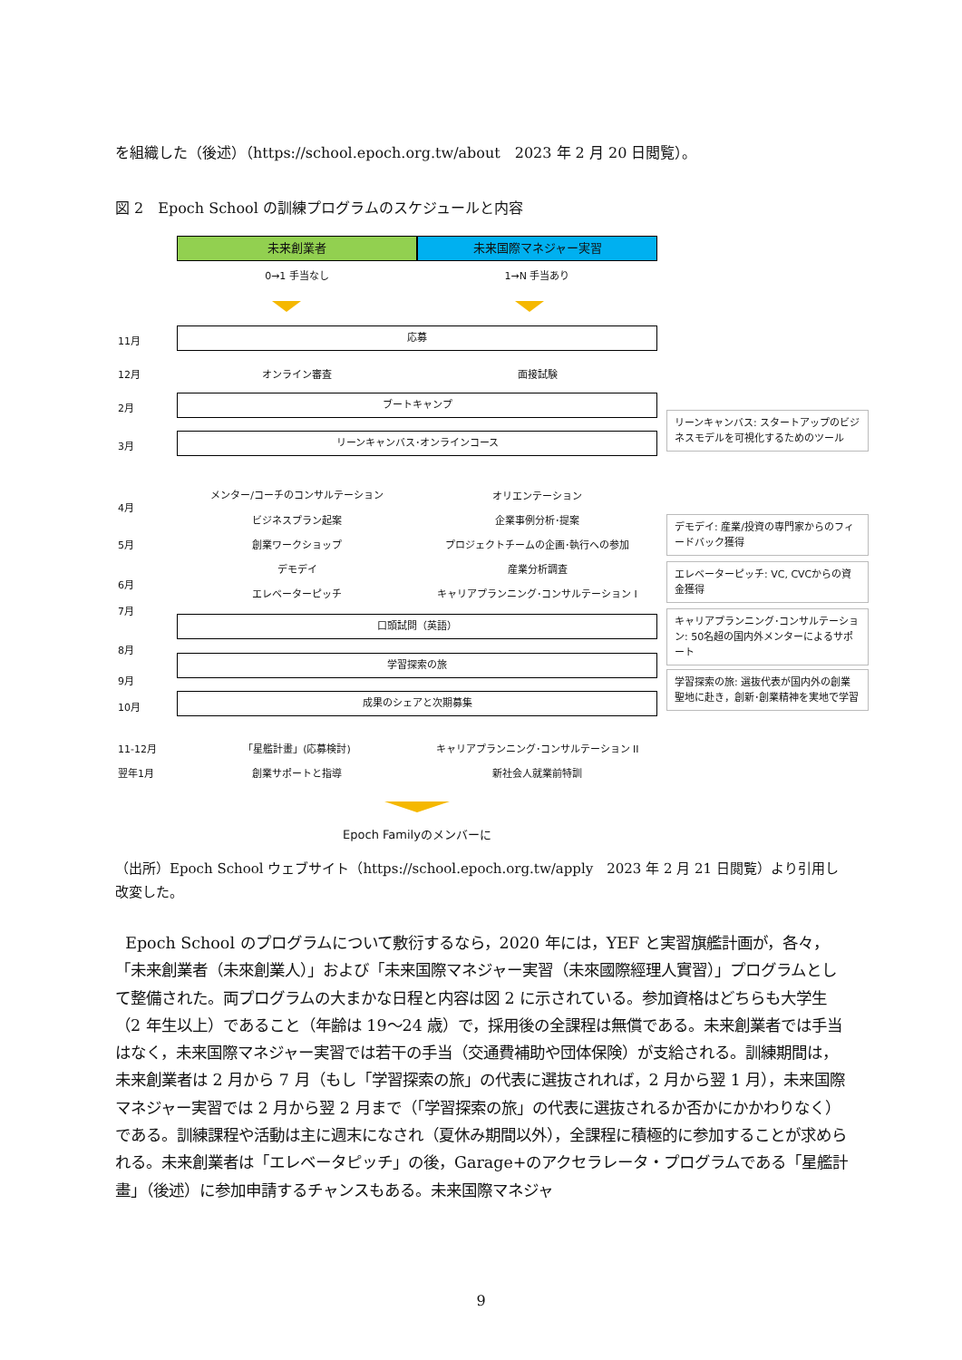を組織した（後述）（https://school.epoch.org.tw/about　2023 年 2 月 20 日閲覧）。
図 2　Epoch School の訓練プログラムのスケジュールと内容
未来創業者 未来国際マネジャー実習
0→1 手当なし 1→N 手当あり
11月
応募
12月 オンライン審査 面接試験
2月
ブートキャンプ
3月
リーンキャンバス･オンラインコース
リーンキャンバス: スタートアップのビジネスモデルを可視化するためのツール
メンター/コーチのコンサルテーション オリエンテーション
4月
ビジネスプラン起案 企業事例分析･提案
5月 創業ワークショップ プロジェクトチームの企画･執行への参加
デモデイ: 産業/投資の専門家からのフィードバック獲得
デモデイ 産業分析調査
6月
エレベーターピッチ キャリアプランニング･コンサルテーション I
エレベーターピッチ: VC, CVCからの資金獲得
7月
口頭試問（英語）
キャリアプランニング･コンサルテーション: 50名超の国内外メンターによるサポート
8月
学習探索の旅
9月
学習探索の旅: 選抜代表が国内外の創業聖地に赴き，創新･創業精神を実地で学習
10月
成果のシェアと次期募集
11-12月 「星艦計畫」(応募検討) キャリアプランニング･コンサルテーション II
翌年1月 創業サポートと指導 新社会人就業前特訓
Epoch Familyのメンバーに
（出所）Epoch School ウェブサイト（https://school.epoch.org.tw/apply　2023 年 2 月 21 日閲覧）より引用し改変した。
Epoch School のプログラムについて敷衍するなら，2020 年には，YEF と実習旗艦計画が，各々，「未来創業者（未來創業人）」および「未来国際マネジャー実習（未來國際經理人實習）」プログラムとして整備された。両プログラムの大まかな日程と内容は図 2 に示されている。参加資格はどちらも大学生（2 年生以上）であること（年齢は 19～24 歳）で，採用後の全課程は無償である。未来創業者では手当はなく，未来国際マネジャー実習では若干の手当（交通費補助や団体保険）が支給される。訓練期間は，未来創業者は 2 月から 7 月（もし「学習探索の旅」の代表に選抜されれば，2 月から翌 1 月），未来国際マネジャー実習では 2 月から翌 2 月まで（「学習探索の旅」の代表に選抜されるか否かにかかわりなく）である。訓練課程や活動は主に週末になされ（夏休み期間以外），全課程に積極的に参加することが求められる。未来創業者は「エレベータピッチ」の後，Garage+のアクセラレータ・プログラムである「星艦計畫」（後述）に参加申請するチャンスもある。未来国際マネジャ
9